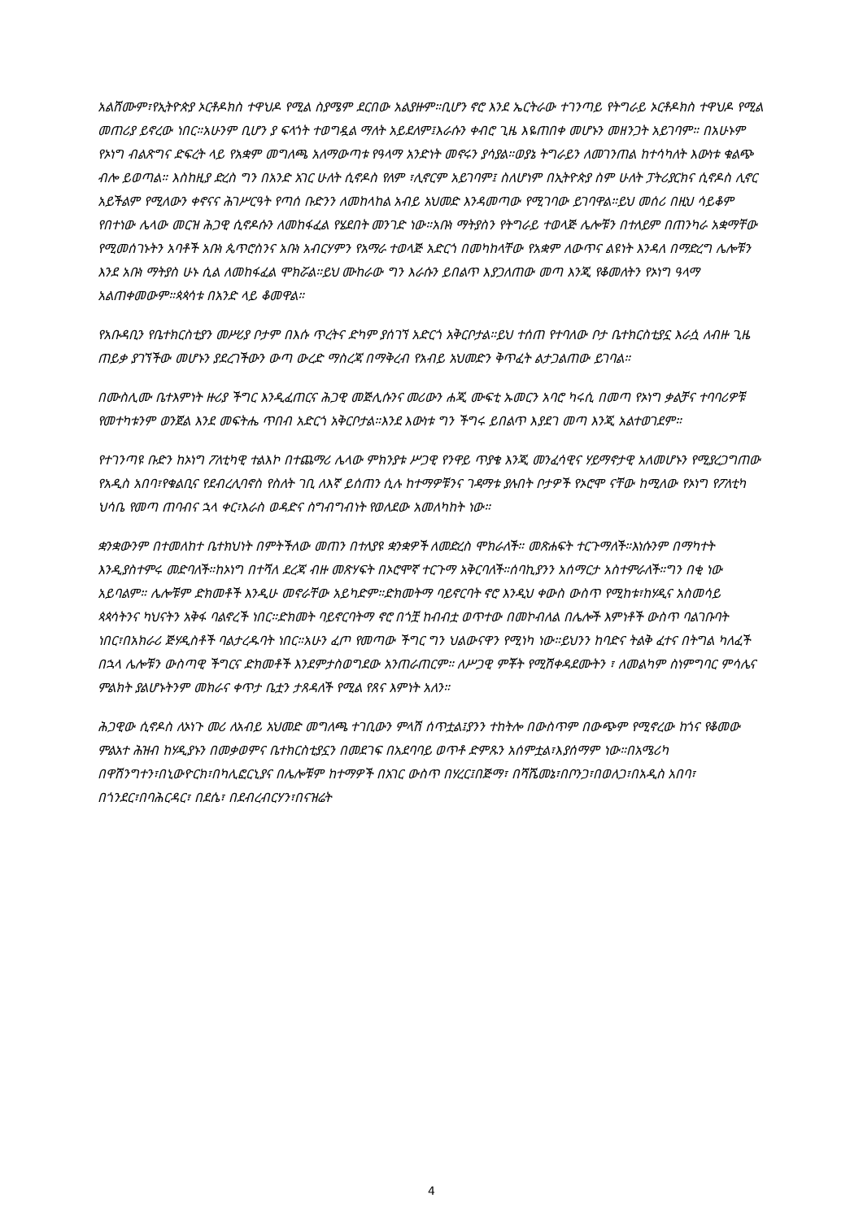አልሸሙም፣የኢትዮጵያ ኦርቶዶክስ ተዋህዶ የሚል ስያሜም ደርበው አልያዙም።ቢሆን ኖሮ እንደ ኤርትራው ተገንጣይ የትግራይ ኦርቶዶክስ ተዋህዶ የሚል መጠሪያ ይኖረው ነበር።አሁንም ቢሆን ያ ፍላጎት ተወግዷል ማለት አይደለም፤እራሱን ቀብሮ ጊዜ እዬጠበቀ መሆኑን መዘንጋት አይገባም። በአሁኑም የኦነግ ብልጽግና ድፍረት ላይ የአቋም መግለጫ አለማውጣቱ የዓላማ አንድነት መኖሩን ያሳያል።ወያኔ ትግራይን ለመገንጠል ከተሳካለት እውነቱ ቁልጭ ብሎ ይወጣል። እስከዚያ ድረስ ግን በአንድ አገር ሁለት ሲኖዶስ የለም ፣ሊኖርም አይገባም፤ ስለሆነም በኢትዮጵያ ስም ሁለት ፓትሪያርክና ሲኖዶስ ሊኖር አይችልም የሚለውን ቀኖናና ሕገሥርዓት የጣሰ ቡድንን ለመከላከል አብይ አህመድ እንዳመጣው የሚገባው ይገባዋል።ይህ መሰሪ በዚህ ሳይቆም የበተነው ሌላው መርዝ ሕጋዊ ሲኖዶሱን ለመከፋፈል የሄደበት መንገድ ነው።አቡነ ማትያስን የትግራይ ተወላጅ ሌሎቹን በተለይም በጠንካራ አቋማቸው የሚመሰገኑትን አባቶች አቡነ ጴጥሮስንና አቡነ አብርሃምን የአማራ ተወላጅ አድርጎ በመካከላቸው የአቋም ለውጥና ልዩነት እንዳለ በማድረግ ሌሎቹን እንደ አቡነ ማትያስ ሁኑ ሲል ለመከፋፈል ሞክሯል።ይህ ሙከራው ግን እራሱን ይበልጥ እያጋለጠው መጣ እንጂ የቆመለትን የኦነግ ዓላማ አልጠቀመውም።ጳጳሳቱ በአንድ ላይ ቆመዋል።
የአቡዳቢን የቤተክርስቲያን መሥሪያ ቦታም በእሱ ጥረትና ድካም ያሰገኘ አድርጎ አቅርቦታል።ይህ ተሰጠ የተባለው ቦታ ቤተክርስቲያኗ እራሷ ለብዙ ጊዜ ጠይቃ ያገኘችው መሆኑን ያደረገችውን ውጣ ውረድ ማስረጃ በማቅረብ የአብይ አህመድን ቅጥፈት ልታጋልጠው ይገባል።
በሙስሊሙ ቤተእምነት ዙሪያ ችግር እንዲፈጠርና ሕጋዊ መጅሊሱንና መሪውን ሐጂ ሙፍቲ ኡመርን አባሮ ካሩሲ በመጣ የኦነግ ቃልቻና ተባባሪዎቹ የመተካቱንም ወንጀል እንደ መፍትሔ ጥበብ አድርጎ አቅርቦታል።እንደ እውነቱ ግን ችግሩ ይበልጥ እያደገ መጣ እንጂ አልተወገደም።
የተገንጣዩ ቡድን ከኦነግ ፖለቲካዊ ተልእኮ በተጨማሪ ሌላው ምክንያቱ ሥጋዊ የንዋይ ጥያቄ እንጂ መንፈሳዊና ሃይማኖታዊ አለመሆኑን የሚያረጋግጠው የአዲስ አበባ፣የቁልቢና የደብረሊባኖስ የስለት ገቢ ለእኛ ይሰጠን ሲሉ ከተማዎቹንና ገዳማቱ ያሉበት ቦታዎች የኦሮሞ ናቸው ከሚለው የኦነግ የፖለቲካ ህሳቤ የመጣ ጠባብና ኋላ ቀር፣እራስ ወዳድና ስግብግብነት የወለደው አመለካከት ነው።
ቋንቋውንም በተመለከተ ቤተክህነት በምትችለው መጠን በተለያዩ ቋንቋዎች ለመድረስ ሞክራለች። መጽሐፍት ተርጉማለች።እነሱንም በማካተት እንዲያስተምሩ መድባለች።ከኦነግ በተሻለ ደረጃ ብዙ መጽሃፍት በኦሮሞኛ ተርጉማ አቅርባለች።ሰባኪያንን አሰማርታ አስተምራለች።ግን በቂ ነው አይባልም። ሌሎቹም ድክመቶች እንዲሁ መኖራቸው አይካድም።ድክመትማ ባይኖርባት ኖሮ እንዲህ ቀውስ ውስጥ የሚከቱ፣ከሃዲና አስመሳይ ጳጳሳትንና ካህናትን አቅፋ ባልኖረች ነበር።ድክመት ባይኖርባትማ ኖሮ በጎቿ ከብብቷ ወጥተው በመኮብለል በሌሎች እምነቶች ውስጥ ባልገቡባት ነበር፣በአክራሪ ጅሃዲስቶች ባልታረዱባት ነበር።አሁን ፈጦ የመጣው ችግር ግን ህልውናዋን የሚነካ ነው።ይህንን ከባድና ትልቅ ፈተና በትግል ካለፈች በኋላ ሌሎቹን ውስጣዊ ችግርና ድክመቶች እንደምታስወግደው አንጠራጠርም። ለሥጋዊ ምቾት የሚሽቀዳደሙትን ፣ ለመልካም ስነምግባር ምሳሌና ምልክት ያልሆኑትንም መክራና ቀጥታ ቤቷን ታጸዳለች የሚል የጸና እምነት አለን።
ሕጋዊው ሲኖዶስ ለኦነጉ መሪ ለአብይ አህመድ መግለጫ ተገቢውን ምላሽ ሰጥቷል፤ያንን ተከትሎ በውስጥም በውጭም የሚኖረው ከጎና የቆመው ምልአተ ሕዝብ ከሃዲያኑን በመቃወምና ቤተክርስቲያኗን በመደገፍ በአደባባይ ወጥቶ ድምጹን አሰምቷል፣እያሰማም ነው።በአሜሪካ በዋሽንግተን፣በኒውዮርክ፣በካሊፎርኒያና በሌሎቹም ከተማዎች በአገር ውስጥ በሃረር፤በጅማ፣ በሻሼመኔ፣በቦንጋ፣በወለጋ፣በአዲስ አበባ፣ በጎንደር፣በባሕርዳር፣ በደሴ፣ በደብረብርሃን፣በናዝሬት
4